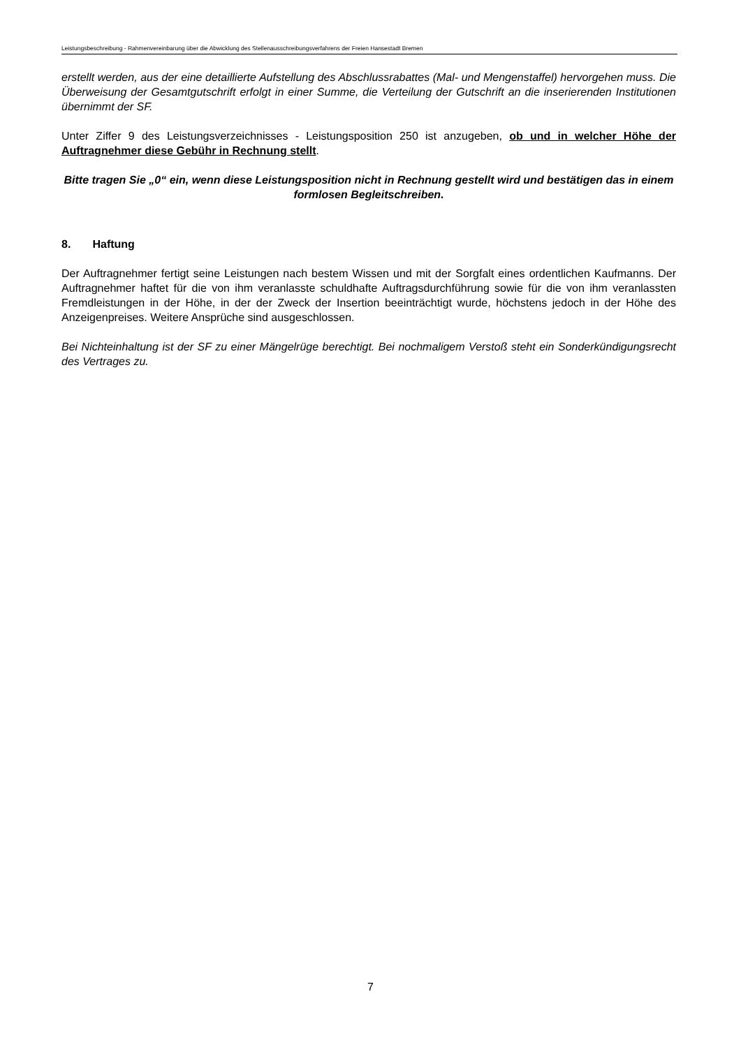Leistungsbeschreibung - Rahmenvereinbarung über die Abwicklung des Stellenausschreibungsverfahrens der Freien Hansestadt Bremen
erstellt werden, aus der eine detaillierte Aufstellung des Abschlussrabattes (Mal- und Mengenstaffel) hervorgehen muss. Die Überweisung der Gesamtgutschrift erfolgt in einer Summe, die Verteilung der Gutschrift an die inserierenden Institutionen übernimmt der SF.
Unter Ziffer 9 des Leistungsverzeichnisses - Leistungsposition 250 ist anzugeben, ob und in welcher Höhe der Auftragnehmer diese Gebühr in Rechnung stellt.
Bitte tragen Sie „0“ ein, wenn diese Leistungsposition nicht in Rechnung gestellt wird und bestätigen das in einem formlosen Begleitschreiben.
8. Haftung
Der Auftragnehmer fertigt seine Leistungen nach bestem Wissen und mit der Sorgfalt eines ordentlichen Kaufmanns. Der Auftragnehmer haftet für die von ihm veranlasste schuldhafte Auftragsdurchführung sowie für die von ihm veranlassten Fremdleistungen in der Höhe, in der der Zweck der Insertion beeinträchtigt wurde, höchstens jedoch in der Höhe des Anzeigenpreises. Weitere Ansprüche sind ausgeschlossen.
Bei Nichteinhaltung ist der SF zu einer Mängelrüge berechtigt. Bei nochmaligem Verstoß steht ein Sonderkündigungsrecht des Vertrages zu.
7